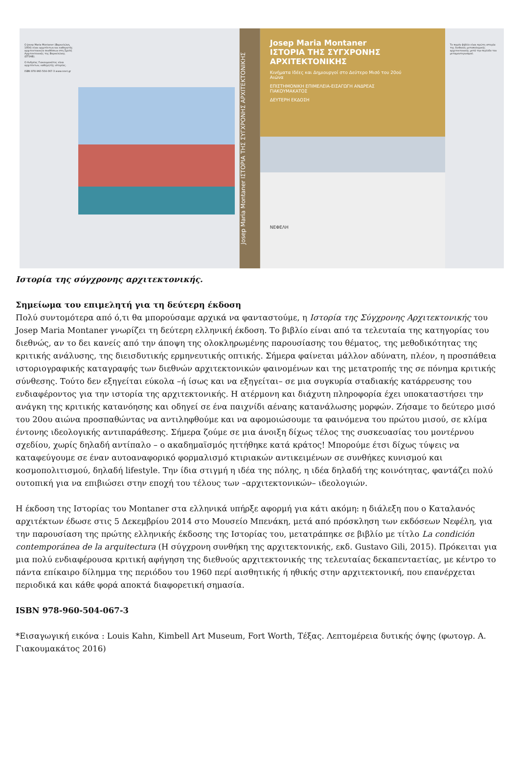Ο Josep Maria Montaner (Βαρκελώνη, 1954) είναι αρχιτέκτων και καθηγητής αρχιτεκτονικών συνθέσεων στη Σχολή Αρχιτεκτονικής της Βαρκελώνης (ETSAB).
Ο Ανδρέας Γιακουμακάτος είναι αρχιτέκτων, καθηγητής ιστορίας.
ISBN 978-960-504-067-3 www.nnet.gr
Josep Maria Montaner ΙΣΤΟΡΙΑ ΤΗΣ ΣΥΓΧΡΟΝΗΣ ΑΡΧΙΤΕΚΤΟΝΙΚΗΣ
Josep Maria Montaner
ΙΣΤΟΡΙΑ ΤΗΣ ΣΥΓΧΡΟΝΗΣ ΑΡΧΙΤΕΚΤΟΝΙΚΗΣ
Κινήματα Ιδέες και Δημιουργοί στο Δεύτερο Μισό του 20ού Αιώνα
ΕΠΙΣΤΗΜΟΝΙΚΗ ΕΠΙΜΕΛΕΙΑ-ΕΙΣΑΓΩΓΗ ΑΝΔΡΕΑΣ ΓΙΑΚΟΥΜΑΚΑΤΟΣ
ΔΕΥΤΕΡΗ ΕΚΔΟΣΗ
ΝΕΦΕΛΗ
Το παρόν βιβλίο είναι πρώτη ιστορία της διεθνούς μεταπολεμικής αρχιτεκτονικής μετά την περίοδο του μεταμοντερνισμού.
Ιστορία της σύγχρονης αρχιτεκτονικής.
Σημείωμα του επιμελητή για τη δεύτερη έκδοση
Πολύ συντομότερα από ό,τι θα μπορούσαμε αρχικά να φανταστούμε, η Ιστορία της Σύγχρονης Αρχιτεκτονικής του Josep Maria Montaner γνωρίζει τη δεύτερη ελληνική έκδοση. Το βιβλίο είναι από τα τελευταία της κατηγορίας του διεθνώς, αν το δει κανείς από την άποψη της ολοκληρωμένης παρουσίασης του θέματος, της μεθοδικότητας της κριτικής ανάλυσης, της διεισδυτικής ερμηνευτικής οπτικής. Σήμερα φαίνεται μάλλον αδύνατη, πλέον, η προσπάθεια ιστοριογραφικής καταγραφής των διεθνών αρχιτεκτονικών φαινομένων και της μετατροπής της σε πόνημα κριτικής σύνθεσης. Τούτο δεν εξηγείται εύκολα –ή ίσως και να εξηγείται– σε μια συγκυρία σταδιακής κατάρρευσης του ενδιαφέροντος για την ιστορία της αρχιτεκτονικής. Η ατέρμονη και διάχυτη πληροφορία έχει υποκαταστήσει την ανάγκη της κριτικής κατανόησης και οδηγεί σε ένα παιχνίδι αέναης κατανάλωσης μορφών. Ζήσαμε το δεύτερο μισό του 20ου αιώνα προσπαθώντας να αντιληφθούμε και να αφομοιώσουμε τα φαινόμενα του πρώτου μισού, σε κλίμα έντονης ιδεολογικής αντιπαράθεσης. Σήμερα ζούμε σε μια άνοιξη δίχως τέλος της συσκευασίας του μοντέρνου σχεδίου, χωρίς δηλαδή αντίπαλο – ο ακαδημαϊσμός ηττήθηκε κατά κράτος! Μπορούμε έτσι δίχως τύψεις να καταφεύγουμε σε έναν αυτοαναφορικό φορμαλισμό κτιριακών αντικειμένων σε συνθήκες κυνισμού και κοσμοπολιτισμού, δηλαδή lifestyle. Την ίδια στιγμή η ιδέα της πόλης, η ιδέα δηλαδή της κοινότητας, φαντάζει πολύ ουτοπική για να επιβιώσει στην εποχή του τέλους των –αρχιτεκτονικών– ιδεολογιών.
Η έκδοση της Ιστορίας του Montaner στα ελληνικά υπήρξε αφορμή για κάτι ακόμη: η διάλεξη που ο Καταλανός αρχιτέκτων έδωσε στις 5 Δεκεμβρίου 2014 στο Μουσείο Μπενάκη, μετά από πρόσκληση των εκδόσεων Νεφέλη, για την παρουσίαση της πρώτης ελληνικής έκδοσης της Ιστορίας του, μετατράπηκε σε βιβλίο με τίτλο La condición contemporánea de la arquitectura (Η σύγχρονη συνθήκη της αρχιτεκτονικής, εκδ. Gustavo Gili, 2015). Πρόκειται για μια πολύ ενδιαφέρουσα κριτική αφήγηση της διεθνούς αρχιτεκτονικής της τελευταίας δεκαπενταετίας, με κέντρο το πάντα επίκαιρο δίλημμα της περιόδου του 1960 περί αισθητικής ή ηθικής στην αρχιτεκτονική, που επανέρχεται περιοδικά και κάθε φορά αποκτά διαφορετική σημασία.
ISBN 978-960-504-067-3
*Εισαγωγική εικόνα : Louis Kahn, Kimbell Art Museum, Fort Worth, Τέξας. Λεπτομέρεια δυτικής όψης (φωτογρ. Α. Γιακουμακάτος 2016)